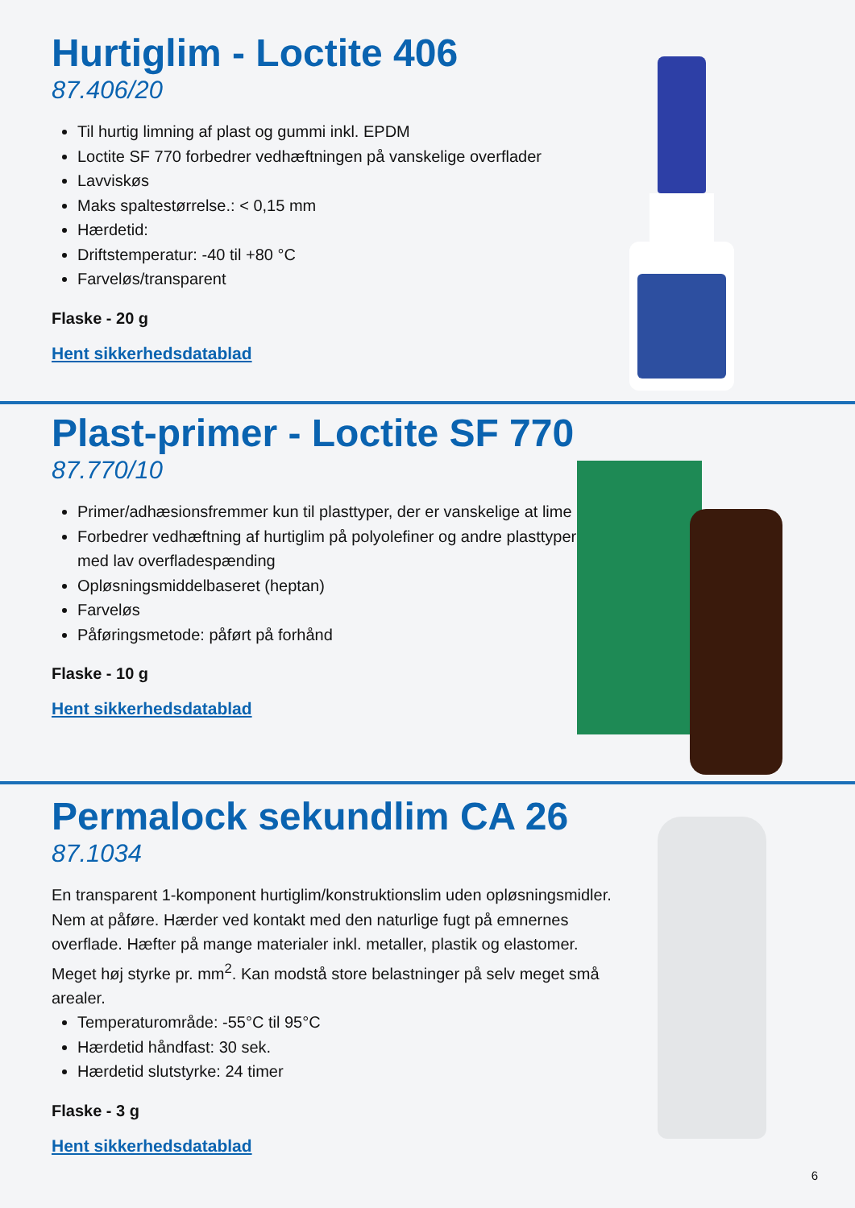Hurtiglim - Loctite 406
87.406/20
Til hurtig limning af plast og gummi inkl. EPDM
Loctite SF 770 forbedrer vedhæftningen på vanskelige overflader
Lavviskøs
Maks spaltestørrelse.: < 0,15 mm
Hærdetid:
Driftstemperatur: -40 til +80 °C
Farveløs/transparent
Flaske - 20 g
Hent sikkerhedsdatablad
Plast-primer - Loctite SF 770
87.770/10
Primer/adhæsionsfremmer kun til plasttyper, der er vanskelige at lime
Forbedrer vedhæftning af hurtiglim på polyolefiner og andre plasttyper med lav overfladespænding
Opløsningsmiddelbaseret (heptan)
Farveløs
Påføringsmetode: påført på forhånd
Flaske - 10 g
Hent sikkerhedsdatablad
Permalock sekundlim CA 26
87.1034
En transparent 1-komponent hurtiglim/konstruktionslim uden opløsningsmidler. Nem at påføre. Hærder ved kontakt med den naturlige fugt på emnernes overflade. Hæfter på mange materialer inkl. metaller, plastik og elastomer. Meget høj styrke pr. mm<sup>2</sup>. Kan modstå store belastninger på selv meget små arealer.
Temperaturområde: -55°C til 95°C
Hærdetid håndfast: 30 sek.
Hærdetid slutstyrke: 24 timer
Flaske - 3 g
Hent sikkerhedsdatablad
6